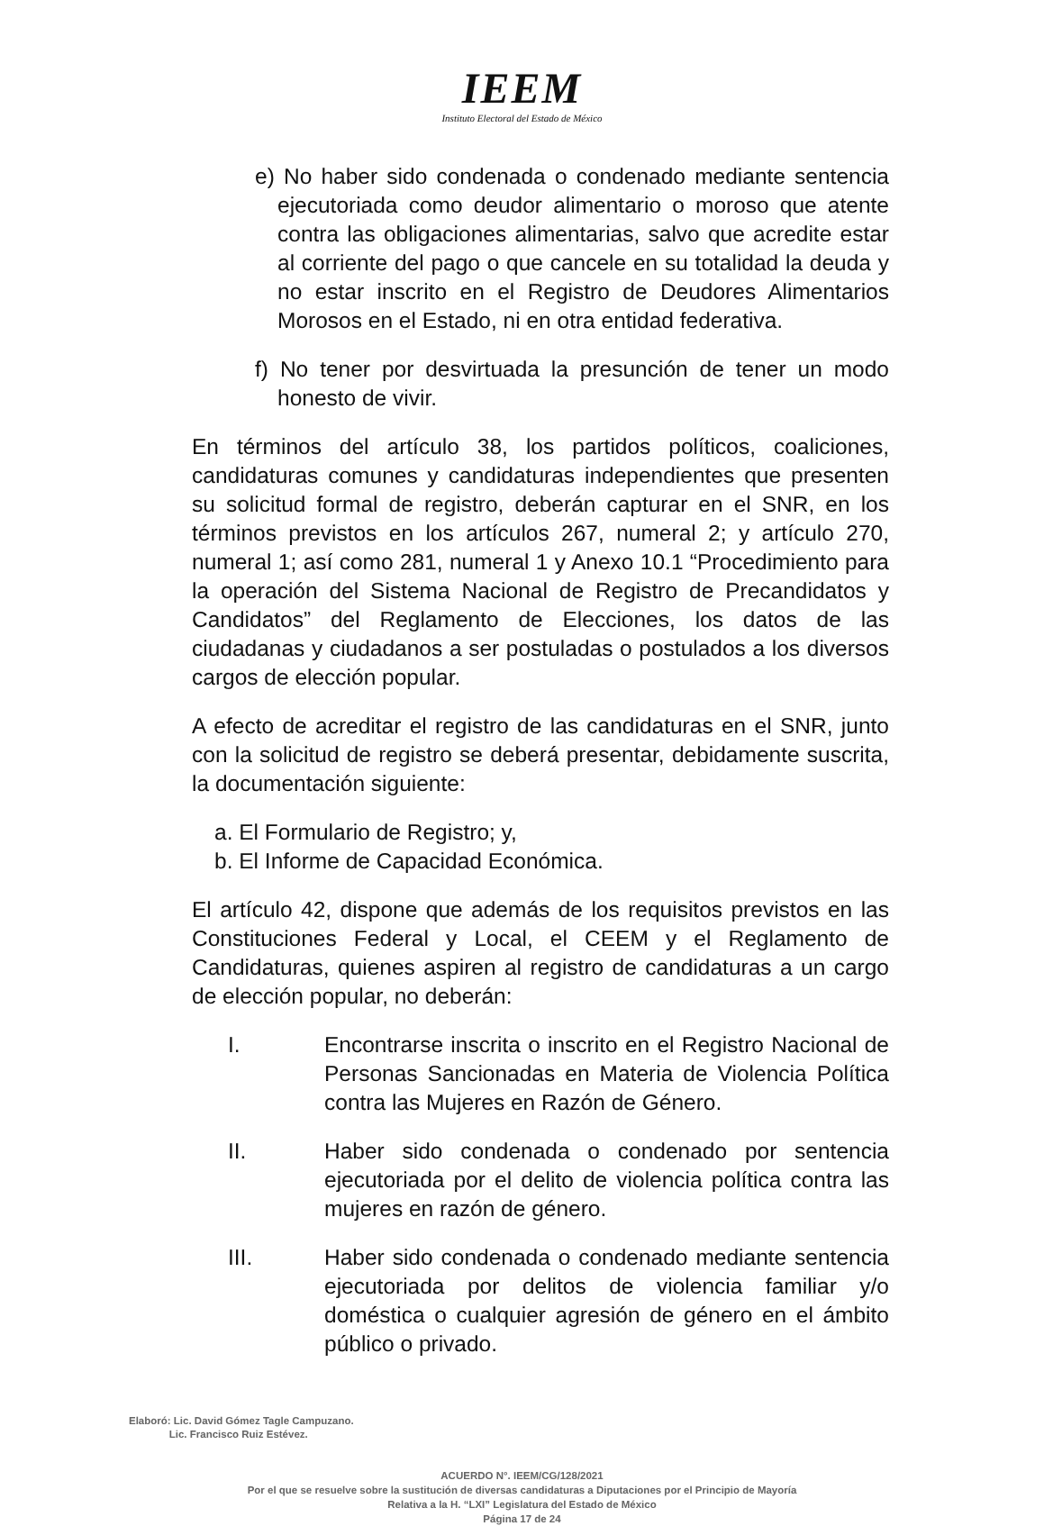IEEM
Instituto Electoral del Estado de México
e) No haber sido condenada o condenado mediante sentencia ejecutoriada como deudor alimentario o moroso que atente contra las obligaciones alimentarias, salvo que acredite estar al corriente del pago o que cancele en su totalidad la deuda y no estar inscrito en el Registro de Deudores Alimentarios Morosos en el Estado, ni en otra entidad federativa.
f) No tener por desvirtuada la presunción de tener un modo honesto de vivir.
En términos del artículo 38, los partidos políticos, coaliciones, candidaturas comunes y candidaturas independientes que presenten su solicitud formal de registro, deberán capturar en el SNR, en los términos previstos en los artículos 267, numeral 2; y artículo 270, numeral 1; así como 281, numeral 1 y Anexo 10.1 “Procedimiento para la operación del Sistema Nacional de Registro de Precandidatos y Candidatos” del Reglamento de Elecciones, los datos de las ciudadanas y ciudadanos a ser postuladas o postulados a los diversos cargos de elección popular.
A efecto de acreditar el registro de las candidaturas en el SNR, junto con la solicitud de registro se deberá presentar, debidamente suscrita, la documentación siguiente:
a. El Formulario de Registro; y,
b. El Informe de Capacidad Económica.
El artículo 42, dispone que además de los requisitos previstos en las Constituciones Federal y Local, el CEEM y el Reglamento de Candidaturas, quienes aspiren al registro de candidaturas a un cargo de elección popular, no deberán:
I. Encontrarse inscrita o inscrito en el Registro Nacional de Personas Sancionadas en Materia de Violencia Política contra las Mujeres en Razón de Género.
II. Haber sido condenada o condenado por sentencia ejecutoriada por el delito de violencia política contra las mujeres en razón de género.
III. Haber sido condenada o condenado mediante sentencia ejecutoriada por delitos de violencia familiar y/o doméstica o cualquier agresión de género en el ámbito público o privado.
Elaboró: Lic. David Gómez Tagle Campuzano.
Lic. Francisco Ruiz Estévez.
ACUERDO N°. IEEM/CG/128/2021
Por el que se resuelve sobre la sustitución de diversas candidaturas a Diputaciones por el Principio de Mayoría
Relativa a la H. “LXI” Legislatura del Estado de México
Página 17 de 24